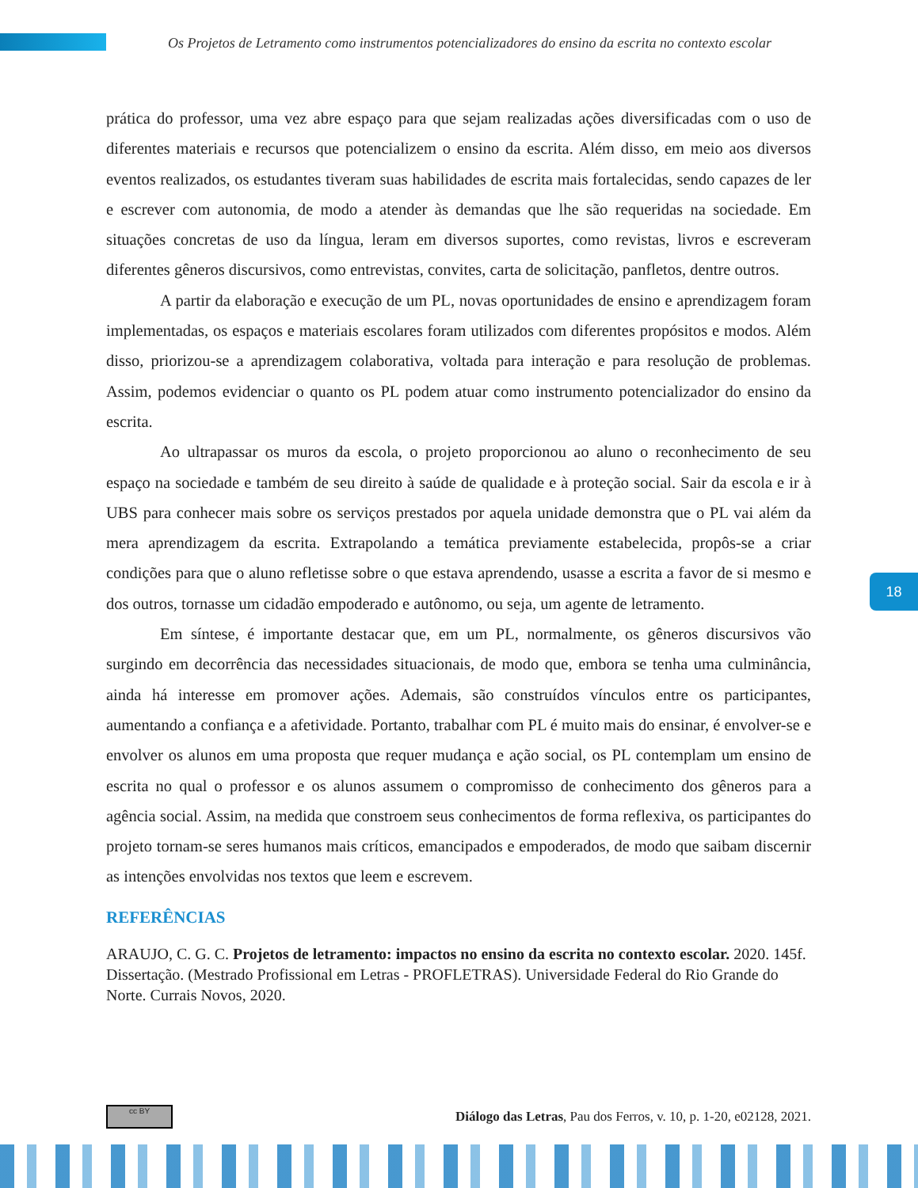Os Projetos de Letramento como instrumentos potencializadores do ensino da escrita no contexto escolar
prática do professor, uma vez abre espaço para que sejam realizadas ações diversificadas com o uso de diferentes materiais e recursos que potencializem o ensino da escrita. Além disso, em meio aos diversos eventos realizados, os estudantes tiveram suas habilidades de escrita mais fortalecidas, sendo capazes de ler e escrever com autonomia, de modo a atender às demandas que lhe são requeridas na sociedade. Em situações concretas de uso da língua, leram em diversos suportes, como revistas, livros e escreveram diferentes gêneros discursivos, como entrevistas, convites, carta de solicitação, panfletos, dentre outros.
A partir da elaboração e execução de um PL, novas oportunidades de ensino e aprendizagem foram implementadas, os espaços e materiais escolares foram utilizados com diferentes propósitos e modos. Além disso, priorizou-se a aprendizagem colaborativa, voltada para interação e para resolução de problemas. Assim, podemos evidenciar o quanto os PL podem atuar como instrumento potencializador do ensino da escrita.
Ao ultrapassar os muros da escola, o projeto proporcionou ao aluno o reconhecimento de seu espaço na sociedade e também de seu direito à saúde de qualidade e à proteção social. Sair da escola e ir à UBS para conhecer mais sobre os serviços prestados por aquela unidade demonstra que o PL vai além da mera aprendizagem da escrita. Extrapolando a temática previamente estabelecida, propôs-se a criar condições para que o aluno refletisse sobre o que estava aprendendo, usasse a escrita a favor de si mesmo e dos outros, tornasse um cidadão empoderado e autônomo, ou seja, um agente de letramento.
Em síntese, é importante destacar que, em um PL, normalmente, os gêneros discursivos vão surgindo em decorrência das necessidades situacionais, de modo que, embora se tenha uma culminância, ainda há interesse em promover ações. Ademais, são construídos vínculos entre os participantes, aumentando a confiança e a afetividade. Portanto, trabalhar com PL é muito mais do ensinar, é envolver-se e envolver os alunos em uma proposta que requer mudança e ação social, os PL contemplam um ensino de escrita no qual o professor e os alunos assumem o compromisso de conhecimento dos gêneros para a agência social. Assim, na medida que constroem seus conhecimentos de forma reflexiva, os participantes do projeto tornam-se seres humanos mais críticos, emancipados e empoderados, de modo que saibam discernir as intenções envolvidas nos textos que leem e escrevem.
REFERÊNCIAS
ARAUJO, C. G. C. Projetos de letramento: impactos no ensino da escrita no contexto escolar. 2020. 145f. Dissertação. (Mestrado Profissional em Letras - PROFLETRAS). Universidade Federal do Rio Grande do Norte. Currais Novos, 2020.
18
cc BY
Diálogo das Letras, Pau dos Ferros, v. 10, p. 1-20, e02128, 2021.